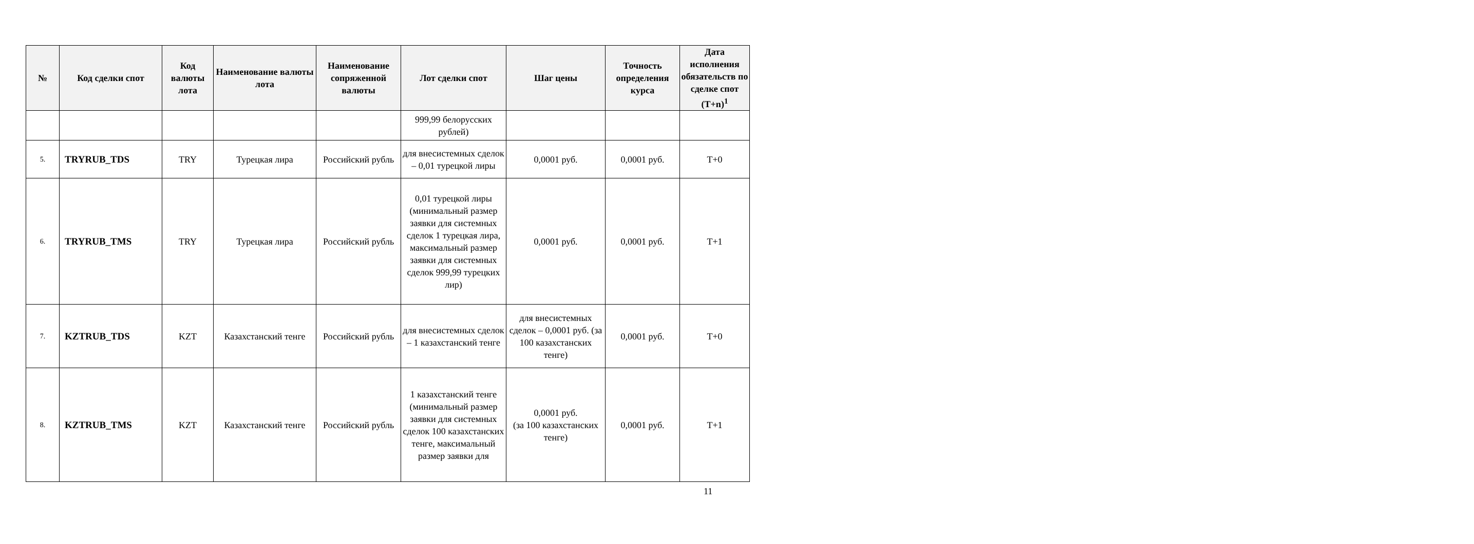| № | Код сделки спот | Код валюты лота | Наименование валюты лота | Наименование сопряженной валюты | Лот сделки спот | Шаг цены | Точность определения курса | Дата исполнения обязательств по сделке спот (T+n)<sup>1</sup> |
| --- | --- | --- | --- | --- | --- | --- | --- | --- |
| | | | | | 999,99 белорусских рублей) | | | |
| 5. | TRYRUB_TDS | TRY | Турецкая лира | Российский рубль | для внесистемных сделок – 0,01 турецкой лиры | 0,0001 руб. | 0,0001 руб. | T+0 |
| 6. | TRYRUB_TMS | TRY | Турецкая лира | Российский рубль | 0,01 турецкой лиры (минимальный размер заявки для системных сделок 1 турецкая лира, максимальный размер заявки для системных сделок 999,99 турецких лир) | 0,0001 руб. | 0,0001 руб. | T+1 |
| 7. | KZTRUB_TDS | KZT | Казахстанский тенге | Российский рубль | для внесистемных сделок – 1 казахстанский тенге | для внесистемных сделок – 0,0001 руб. (за 100 казахстанских тенге) | 0,0001 руб. | T+0 |
| 8. | KZTRUB_TMS | KZT | Казахстанский тенге | Российский рубль | 1 казахстанский тенге (минимальный размер заявки для системных сделок 100 казахстанских тенге, максимальный размер заявки для | 0,0001 руб. (за 100 казахстанских тенге) | 0,0001 руб. | T+1 |
11